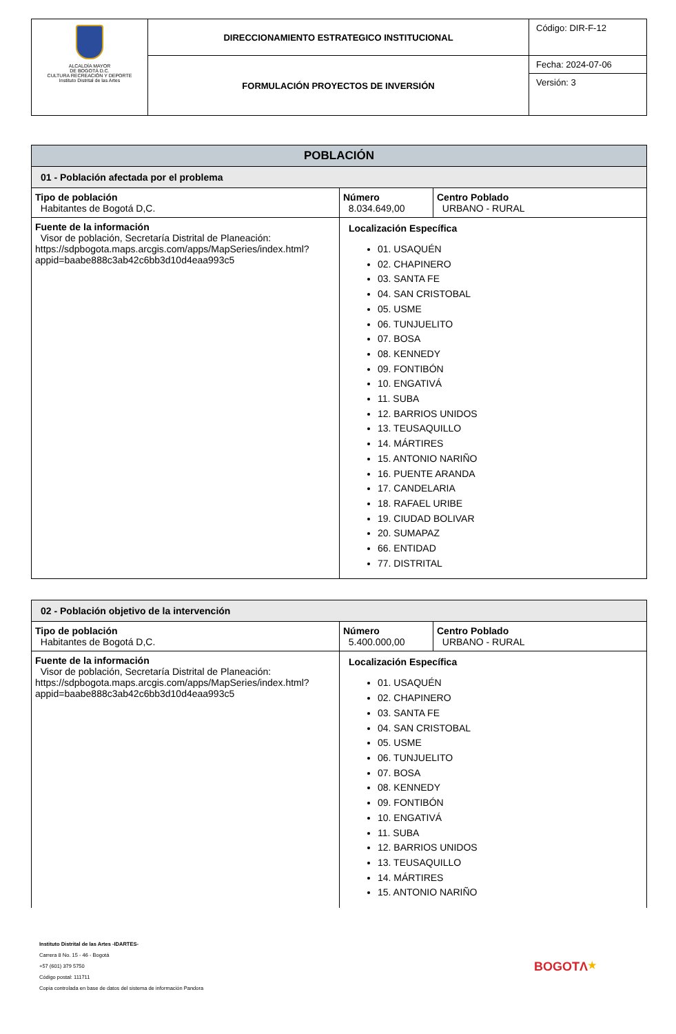| ALCALDÍA MAYOR DE BOGOTÁ D.C. CULTURA RECREACIÓN Y DEPORTE Instituto Distrital de las Artes | DIRECCIONAMIENTO ESTRATEGICO INSTITUCIONAL | Código: DIR-F-12 |
| | FORMULACIÓN PROYECTOS DE INVERSIÓN | Fecha: 2024-07-06 |
| | | Versión: 3 |
| POBLACIÓN | | |
| --- | --- | --- |
| 01 - Población afectada por el problema | | |
| Tipo de población Habitantes de Bogotá D,C. | Número 8.034.649,00 | Centro Poblado URBANO - RURAL |
| Fuente de la información Visor de población, Secretaría Distrital de Planeación: https://sdpbogota.maps.arcgis.com/apps/MapSeries/index.html?appid=baabe888c3ab42c6bb3d10d4eaa993c5 | Localización Específica 01. USAQUÉN 02. CHAPINERO 03. SANTA FE 04. SAN CRISTOBAL 05. USME 06. TUNJUELITO 07. BOSA 08. KENNEDY 09. FONTIBÓN 10. ENGATIVÁ 11. SUBA 12. BARRIOS UNIDOS 13. TEUSAQUILLO 14. MÁRTIRES 15. ANTONIO NARIÑO 16. PUENTE ARANDA 17. CANDELARIA 18. RAFAEL URIBE 19. CIUDAD BOLIVAR 20. SUMAPAZ 66. ENTIDAD 77. DISTRITAL | |
| 02 - Población objetivo de la intervención | | |
| Tipo de población Habitantes de Bogotá D,C. | Número 5.400.000,00 | Centro Poblado URBANO - RURAL |
| Fuente de la información Visor de población, Secretaría Distrital de Planeación: https://sdpbogota.maps.arcgis.com/apps/MapSeries/index.html?appid=baabe888c3ab42c6bb3d10d4eaa993c5 | Localización Específica 01. USAQUÉN 02. CHAPINERO 03. SANTA FE 04. SAN CRISTOBAL 05. USME 06. TUNJUELITO 07. BOSA 08. KENNEDY 09. FONTIBÓN 10. ENGATIVÁ 11. SUBA 12. BARRIOS UNIDOS 13. TEUSAQUILLO 14. MÁRTIRES 15. ANTONIO NARIÑO | |
Instituto Distrital de las Artes -IDARTES-
Carrera 8 No. 15 - 46 - Bogotá
+57 (601) 379 5750
Código postal: 111711
Copia controlada en base de datos del sistema de información Pandora
BOGOTΛ★